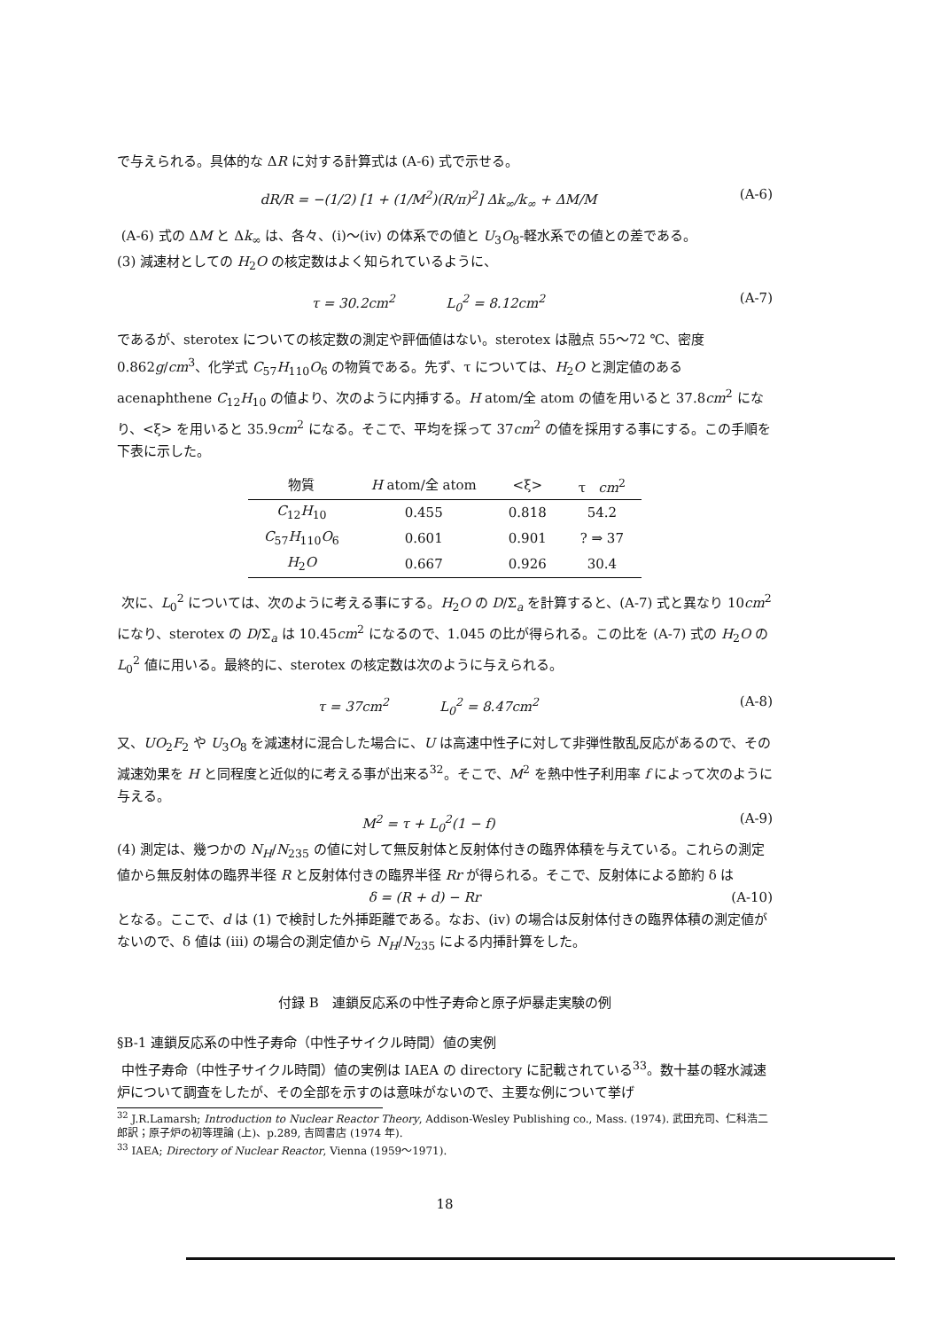で与えられる。具体的な ΔR に対する計算式は (A-6) 式で示せる。
dR/R = −(1/2) [1 + (1/M<sup>2</sup>)(R/π)<sup>2</sup>] Δk<sub>∞</sub>/k<sub>∞</sub> + ΔM/M (A-6)
(A-6) 式の ΔM と Δk<sub>∞</sub> は、各々、(i)〜(iv) の体系での値と U<sub>3</sub>O<sub>8</sub>-軽水系での値との差である。
(3) 減速材としての H<sub>2</sub>O の核定数はよく知られているように、
τ = 30.2cm<sup>2</sup> L<sub>0</sub><sup>2</sup> = 8.12cm<sup>2</sup> (A-7)
であるが、sterotex についての核定数の測定や評価値はない。sterotex は融点 55〜72 ℃、密度 0.862g/cm<sup>3</sup>、化学式 C<sub>57</sub>H<sub>110</sub>O<sub>6</sub> の物質である。先ず、τ については、H<sub>2</sub>O と測定値のある acenaphthene C<sub>12</sub>H<sub>10</sub> の値より、次のように内挿する。H atom/全 atom の値を用いると 37.8cm<sup>2</sup> になり、<ξ> を用いると 35.9cm<sup>2</sup> になる。そこで、平均を採って 37cm<sup>2</sup> の値を採用する事にする。この手順を下表に示した。
| 物質 | H atom/全 atom | <ξ> | τ cm<sup>2</sup> |
| --- | --- | --- | --- |
| C<sub>12</sub> H<sub>10</sub> | 0.455 | 0.818 | 54.2 |
| C<sub>57</sub> H<sub>110</sub> O<sub>6</sub> | 0.601 | 0.901 | ? ⇒ 37 |
| H<sub>2</sub> O | 0.667 | 0.926 | 30.4 |
次に、L<sub>0</sub><sup>2</sup> については、次のように考える事にする。H<sub>2</sub>O の D/Σ<sub>a</sub> を計算すると、(A-7) 式と異なり 10cm<sup>2</sup> になり、sterotex の D/Σ<sub>a</sub> は 10.45cm<sup>2</sup> になるので、1.045 の比が得られる。この比を (A-7) 式の H<sub>2</sub>O の L<sub>0</sub><sup>2</sup> 値に用いる。最終的に、sterotex の核定数は次のように与えられる。
τ = 37cm<sup>2</sup> L<sub>0</sub><sup>2</sup> = 8.47cm<sup>2</sup> (A-8)
又、UO<sub>2</sub>F<sub>2</sub> や U<sub>3</sub>O<sub>8</sub> を減速材に混合した場合に、U は高速中性子に対して非弾性散乱反応があるので、その減速効果を H と同程度と近似的に考える事が出来る<sup>32</sup>。そこで、M<sup>2</sup> を熱中性子利用率 f によって次のように与える。
M<sup>2</sup> = τ + L<sub>0</sub><sup>2</sup>(1 − f) (A-9)
(4) 測定は、幾つかの N<sub>H</sub>/N<sub>235</sub> の値に対して無反射体と反射体付きの臨界体積を与えている。これらの測定値から無反射体の臨界半径 R と反射体付きの臨界半径 Rr が得られる。そこで、反射体による節約 δ は
δ = (R + d) − Rr (A-10)
となる。ここで、d は (1) で検討した外挿距離である。なお、(iv) の場合は反射体付きの臨界体積の測定値がないので、δ 値は (iii) の場合の測定値から N<sub>H</sub>/N<sub>235</sub> による内挿計算をした。
付録 B　連鎖反応系の中性子寿命と原子炉暴走実験の例
§B-1 連鎖反応系の中性子寿命（中性子サイクル時間）値の実例
中性子寿命（中性子サイクル時間）値の実例は IAEA の directory に記載されている<sup>33</sup>。数十基の軽水減速炉について調査をしたが、その全部を示すのは意味がないので、主要な例について挙げ
<sup>32</sup> J.R.Lamarsh; Introduction to Nuclear Reactor Theory, Addison-Wesley Publishing co., Mass. (1974). 武田充司、仁科浩二郎訳；原子炉の初等理論 (上)、p.289, 吉岡書店 (1974 年).
<sup>33</sup> IAEA; Directory of Nuclear Reactor, Vienna (1959〜1971).
18